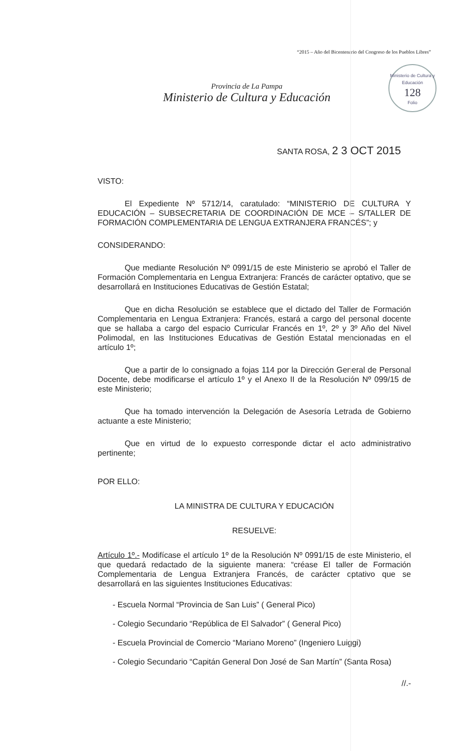“2015 – Año del Bicentenario del Congreso de los Pueblos Libres”
Ministerio de Cultura y Educación
128
Folio
Provincia de La Pampa
Ministerio de Cultura y Educación
SANTA ROSA, 2 3 OCT 2015
VISTO:
El Expediente Nº 5712/14, caratulado: “MINISTERIO DE CULTURA Y EDUCACIÓN – SUBSECRETARIA DE COORDINACIÓN DE MCE – S/TALLER DE FORMACIÓN COMPLEMENTARIA DE LENGUA EXTRANJERA FRANCÉS”; y
CONSIDERANDO:
Que mediante Resolución Nº 0991/15 de este Ministerio se aprobó el Taller de Formación Complementaria en Lengua Extranjera: Francés de carácter optativo, que se desarrollará en Instituciones Educativas de Gestión Estatal;
Que en dicha Resolución se establece que el dictado del Taller de Formación Complementaria en Lengua Extranjera: Francés, estará a cargo del personal docente que se hallaba a cargo del espacio Curricular Francés en 1º, 2º y 3º Año del Nivel Polimodal, en las Instituciones Educativas de Gestión Estatal mencionadas en el artículo 1º;
Que a partir de lo consignado a fojas 114 por la Dirección General de Personal Docente, debe modificarse el artículo 1º y el Anexo II de la Resolución Nº 099/15 de este Ministerio;
Que ha tomado intervención la Delegación de Asesoría Letrada de Gobierno actuante a este Ministerio;
Que en virtud de lo expuesto corresponde dictar el acto administrativo pertinente;
POR ELLO:
LA MINISTRA DE CULTURA Y EDUCACIÓN
RESUELVE:
Artículo 1º.- Modifícase el artículo 1º de la Resolución Nº 0991/15 de este Ministerio, el que quedará redactado de la siguiente manera: “créase El taller de Formación Complementaria de Lengua Extranjera Francés, de carácter optativo que se desarrollará en las siguientes Instituciones Educativas:
- Escuela Normal “Provincia de San Luis” ( General Pico)
- Colegio Secundario “República de El Salvador” ( General Pico)
- Escuela Provincial de Comercio “Mariano Moreno” (Ingeniero Luiggi)
- Colegio Secundario “Capitán General Don José de San Martín” (Santa Rosa)
//.-